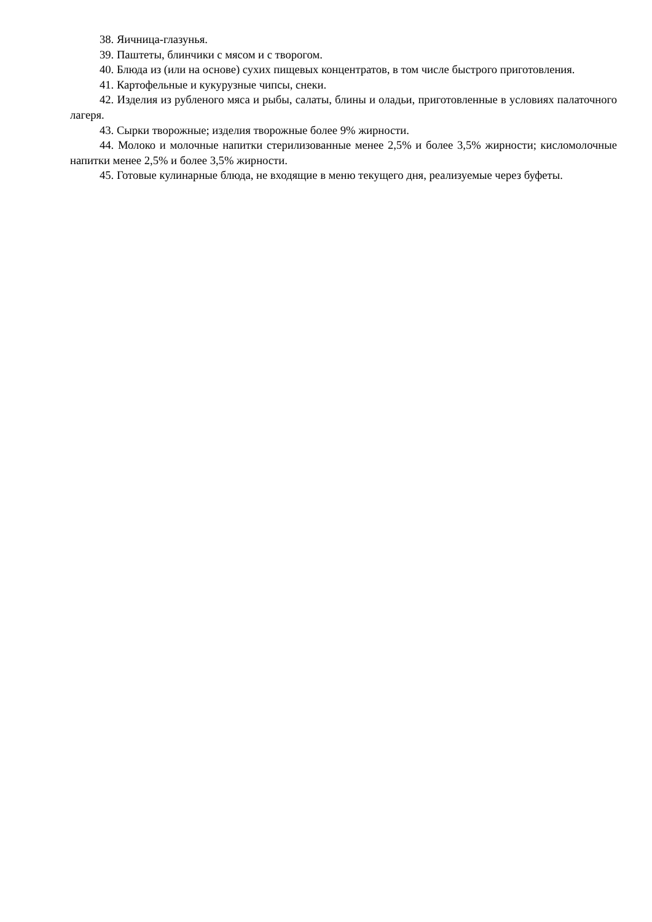38. Яичница-глазунья.
39. Паштеты, блинчики с мясом и с творогом.
40. Блюда из (или на основе) сухих пищевых концентратов, в том числе быстрого приготовления.
41. Картофельные и кукурузные чипсы, снеки.
42. Изделия из рубленого мяса и рыбы, салаты, блины и оладьи, приготовленные в условиях палаточного лагеря.
43. Сырки творожные; изделия творожные более 9% жирности.
44. Молоко и молочные напитки стерилизованные менее 2,5% и более 3,5% жирности; кисломолочные напитки менее 2,5% и более 3,5% жирности.
45. Готовые кулинарные блюда, не входящие в меню текущего дня, реализуемые через буфеты.